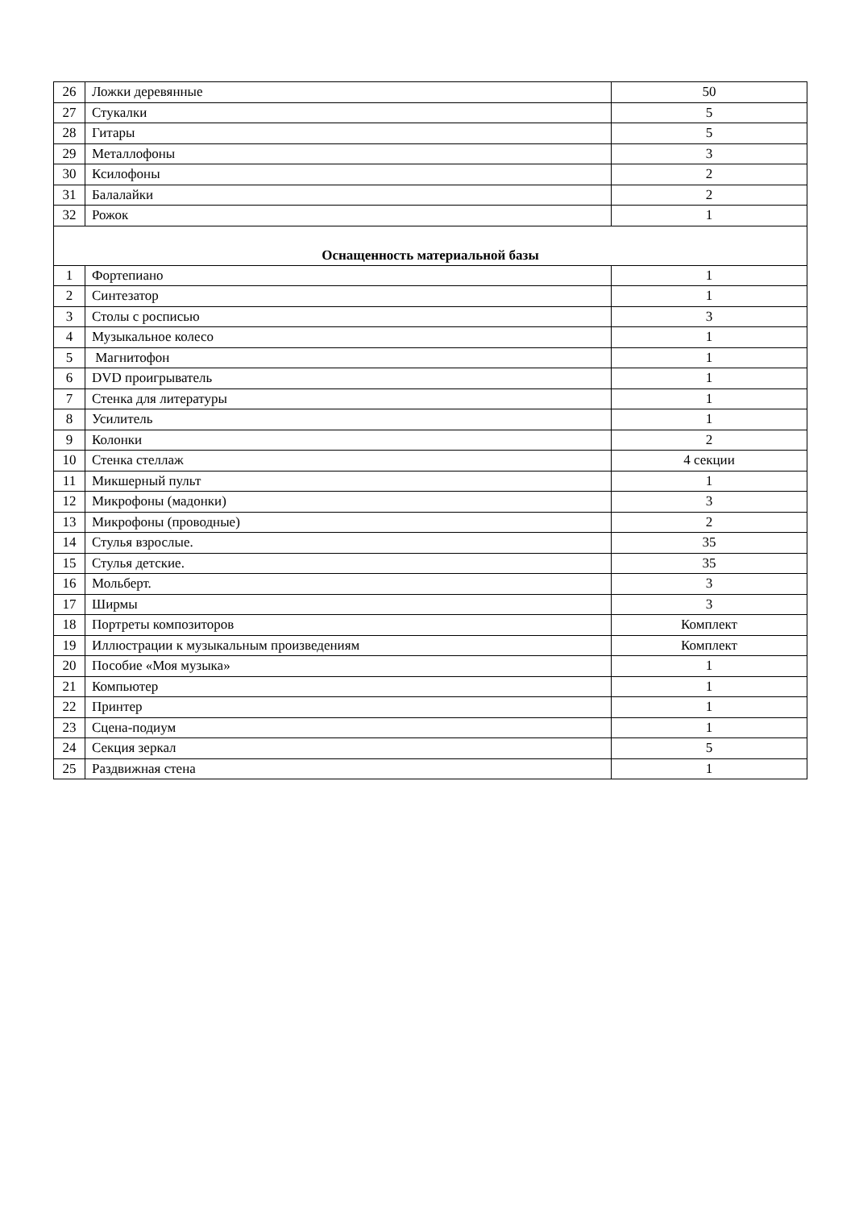| 26 | Ложки деревянные | 50 |
| 27 | Стукалки | 5 |
| 28 | Гитары | 5 |
| 29 | Металлофоны | 3 |
| 30 | Ксилофоны | 2 |
| 31 | Балалайки | 2 |
| 32 | Рожок | 1 |
| Оснащенность материальной базы | | |
| 1 | Фортепиано | 1 |
| 2 | Синтезатор | 1 |
| 3 | Столы с росписью | 3 |
| 4 | Музыкальное колесо | 1 |
| 5 | Магнитофон | 1 |
| 6 | DVD проигрыватель | 1 |
| 7 | Стенка для литературы | 1 |
| 8 | Усилитель | 1 |
| 9 | Колонки | 2 |
| 10 | Стенка стеллаж | 4 секции |
| 11 | Микшерный пульт | 1 |
| 12 | Микрофоны (мадонки) | 3 |
| 13 | Микрофоны (проводные) | 2 |
| 14 | Стулья взрослые. | 35 |
| 15 | Стулья детские. | 35 |
| 16 | Мольберт. | 3 |
| 17 | Ширмы | 3 |
| 18 | Портреты композиторов | Комплект |
| 19 | Иллюстрации к музыкальным произведениям | Комплект |
| 20 | Пособие «Моя музыка» | 1 |
| 21 | Компьютер | 1 |
| 22 | Принтер | 1 |
| 23 | Сцена-подиум | 1 |
| 24 | Секция зеркал | 5 |
| 25 | Раздвижная стена | 1 |